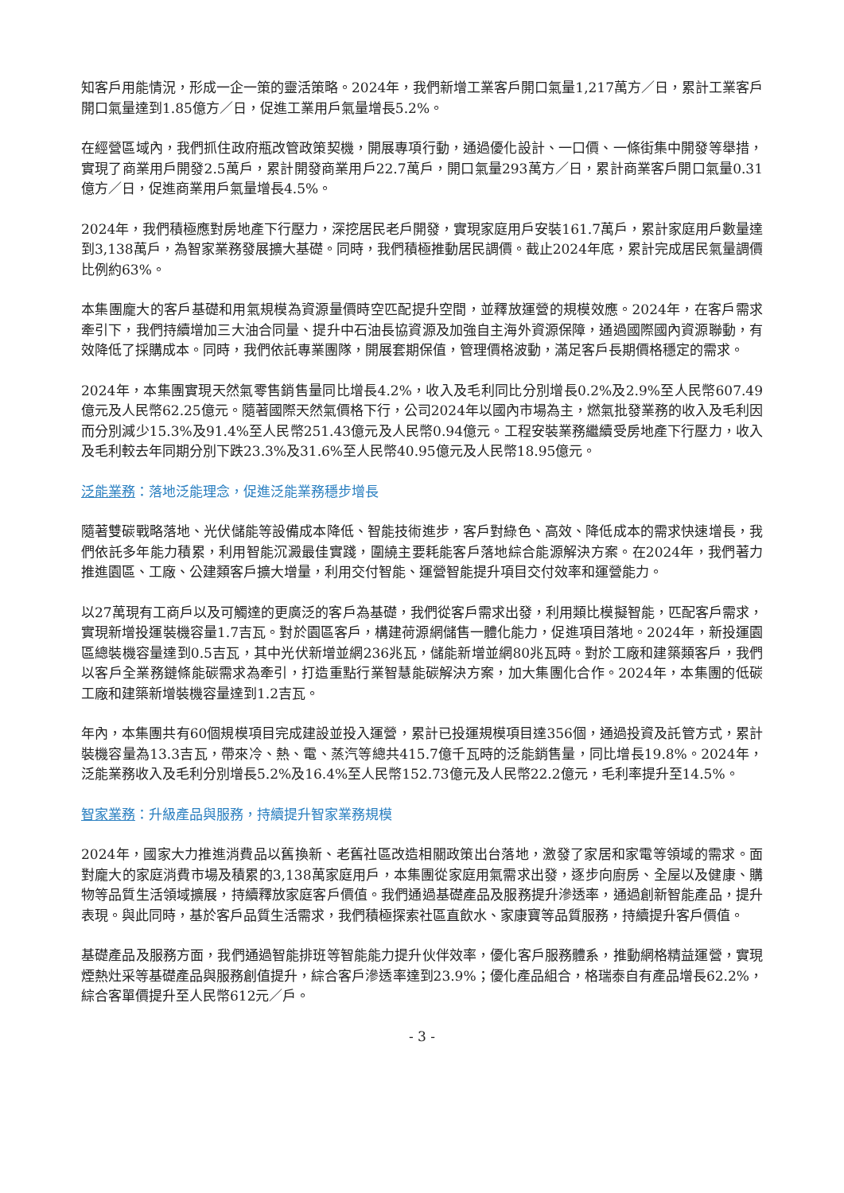知客戶用能情況，形成一企一策的靈活策略。2024年，我們新增工業客戶開口氣量1,217萬方／日，累計工業客戶開口氣量達到1.85億方／日，促進工業用戶氣量增長5.2%。
在經營區域內，我們抓住政府瓶改管政策契機，開展專項行動，通過優化設計、一口價、一條街集中開發等舉措，實現了商業用戶開發2.5萬戶，累計開發商業用戶22.7萬戶，開口氣量293萬方／日，累計商業客戶開口氣量0.31億方／日，促進商業用戶氣量增長4.5%。
2024年，我們積極應對房地產下行壓力，深挖居民老戶開發，實現家庭用戶安裝161.7萬戶，累計家庭用戶數量達到3,138萬戶，為智家業務發展擴大基礎。同時，我們積極推動居民調價。截止2024年底，累計完成居民氣量調價比例約63%。
本集團龐大的客戶基礎和用氣規模為資源量價時空匹配提升空間，並釋放運營的規模效應。2024年，在客戶需求牽引下，我們持續增加三大油合同量、提升中石油長協資源及加強自主海外資源保障，通過國際國內資源聯動，有效降低了採購成本。同時，我們依託專業團隊，開展套期保值，管理價格波動，滿足客戶長期價格穩定的需求。
2024年，本集團實現天然氣零售銷售量同比增長4.2%，收入及毛利同比分別增長0.2%及2.9%至人民幣607.49億元及人民幣62.25億元。隨著國際天然氣價格下行，公司2024年以國內市場為主，燃氣批發業務的收入及毛利因而分別減少15.3%及91.4%至人民幣251.43億元及人民幣0.94億元。工程安裝業務繼續受房地產下行壓力，收入及毛利較去年同期分別下跌23.3%及31.6%至人民幣40.95億元及人民幣18.95億元。
泛能業務：落地泛能理念，促進泛能業務穩步增長
隨著雙碳戰略落地、光伏儲能等設備成本降低、智能技術進步，客戶對綠色、高效、降低成本的需求快速增長，我們依託多年能力積累，利用智能沉澱最佳實踐，圍繞主要耗能客戶落地綜合能源解決方案。在2024年，我們著力推進園區、工廠、公建類客戶擴大增量，利用交付智能、運營智能提升項目交付效率和運營能力。
以27萬現有工商戶以及可觸達的更廣泛的客戶為基礎，我們從客戶需求出發，利用類比模擬智能，匹配客戶需求，實現新增投運裝機容量1.7吉瓦。對於園區客戶，構建荷源網儲售一體化能力，促進項目落地。2024年，新投運園區總裝機容量達到0.5吉瓦，其中光伏新增並網236兆瓦，儲能新增並網80兆瓦時。對於工廠和建築類客戶，我們以客戶全業務鏈條能碳需求為牽引，打造重點行業智慧能碳解決方案，加大集團化合作。2024年，本集團的低碳工廠和建築新增裝機容量達到1.2吉瓦。
年內，本集團共有60個規模項目完成建設並投入運營，累計已投運規模項目達356個，通過投資及託管方式，累計裝機容量為13.3吉瓦，帶來冷、熱、電、蒸汽等總共415.7億千瓦時的泛能銷售量，同比增長19.8%。2024年，泛能業務收入及毛利分別增長5.2%及16.4%至人民幣152.73億元及人民幣22.2億元，毛利率提升至14.5%。
智家業務：升級產品與服務，持續提升智家業務規模
2024年，國家大力推進消費品以舊換新、老舊社區改造相關政策出台落地，激發了家居和家電等領域的需求。面對龐大的家庭消費市場及積累的3,138萬家庭用戶，本集團從家庭用氣需求出發，逐步向廚房、全屋以及健康、購物等品質生活領域擴展，持續釋放家庭客戶價值。我們通過基礎產品及服務提升滲透率，通過創新智能產品，提升表現。與此同時，基於客戶品質生活需求，我們積極探索社區直飲水、家康寶等品質服務，持續提升客戶價值。
基礎產品及服務方面，我們通過智能排班等智能能力提升伙伴效率，優化客戶服務體系，推動網格精益運營，實現煙熱灶采等基礎產品與服務創值提升，綜合客戶滲透率達到23.9%；優化產品組合，格瑞泰自有產品增長62.2%，綜合客單價提升至人民幣612元／戶。
- 3 -